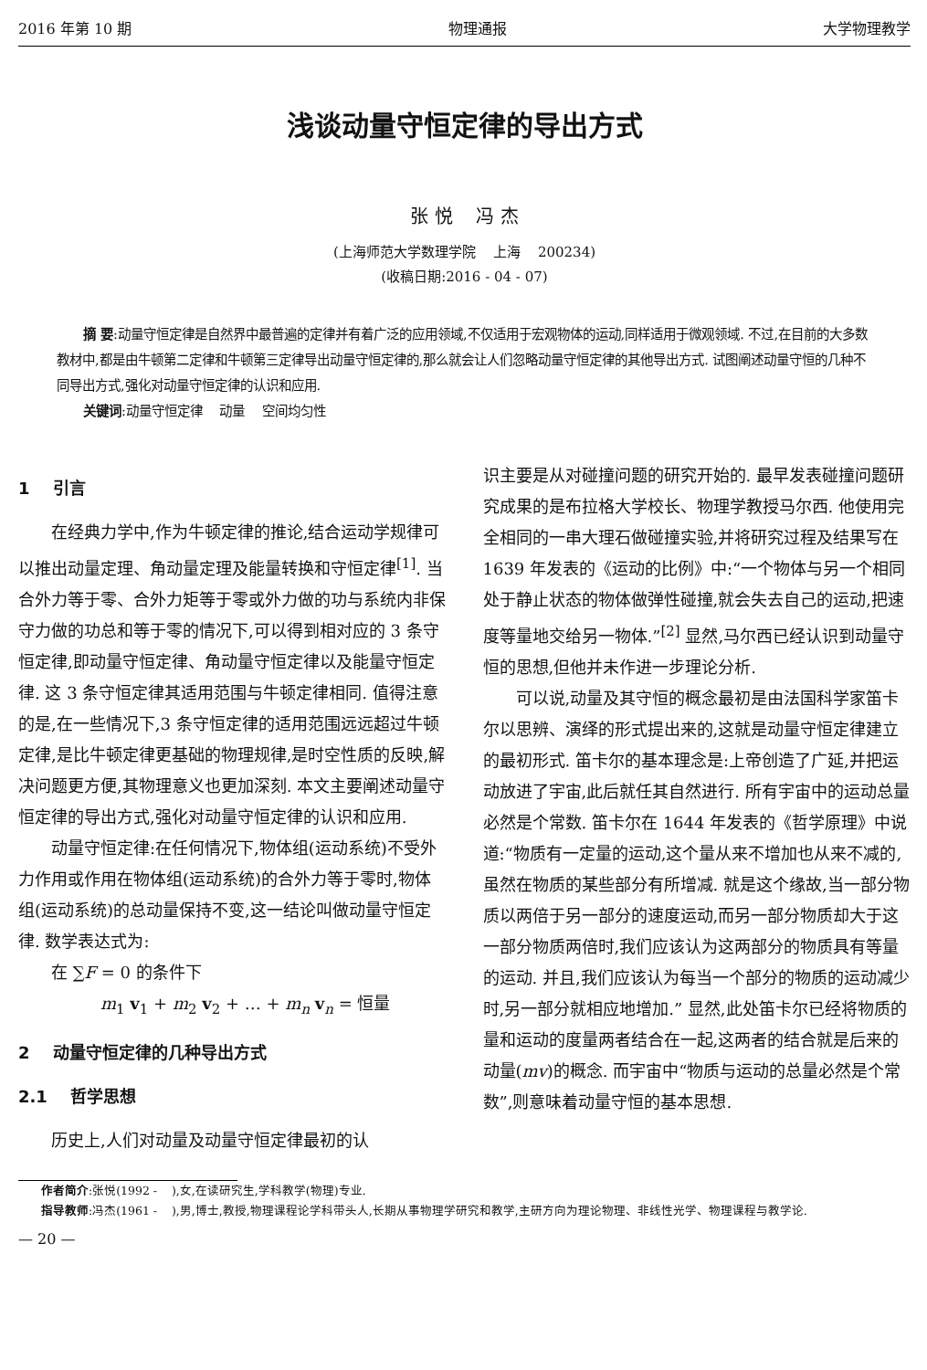2016 年第 10 期 物理通报 大学物理教学
浅谈动量守恒定律的导出方式
张 悦 冯 杰
(上海师范大学数理学院 上海 200234)
(收稿日期:2016 - 04 - 07)
摘 要:动量守恒定律是自然界中最普遍的定律并有着广泛的应用领域,不仅适用于宏观物体的运动,同样适用于微观领域. 不过,在目前的大多数教材中,都是由牛顿第二定律和牛顿第三定律导出动量守恒定律的,那么就会让人们忽略动量守恒定律的其他导出方式. 试图阐述动量守恒的几种不同导出方式,强化对动量守恒定律的认识和应用.
关键词:动量守恒定律 动量 空间均匀性
1 引言
在经典力学中,作为牛顿定律的推论,结合运动学规律可以推出动量定理、角动量定理及能量转换和守恒定律<sup>[1]</sup>. 当合外力等于零、合外力矩等于零或外力做的功与系统内非保守力做的功总和等于零的情况下,可以得到相对应的 3 条守恒定律,即动量守恒定律、角动量守恒定律以及能量守恒定律. 这 3 条守恒定律其适用范围与牛顿定律相同. 值得注意的是,在一些情况下,3 条守恒定律的适用范围远远超过牛顿定律,是比牛顿定律更基础的物理规律,是时空性质的反映,解决问题更方便,其物理意义也更加深刻. 本文主要阐述动量守恒定律的导出方式,强化对动量守恒定律的认识和应用.
动量守恒定律:在任何情况下,物体组(运动系统)不受外力作用或作用在物体组(运动系统)的合外力等于零时,物体组(运动系统)的总动量保持不变,这一结论叫做动量守恒定律. 数学表达式为:
在 ∑F = 0 的条件下
m<sub>1</sub> v<sub>1</sub> + m<sub>2</sub> v<sub>2</sub> + … + m<sub>n</sub> v<sub>n</sub> = 恒量
2 动量守恒定律的几种导出方式
2.1 哲学思想
历史上,人们对动量及动量守恒定律最初的认
识主要是从对碰撞问题的研究开始的. 最早发表碰撞问题研究成果的是布拉格大学校长、物理学教授马尔西. 他使用完全相同的一串大理石做碰撞实验,并将研究过程及结果写在 1639 年发表的《运动的比例》中:“一个物体与另一个相同处于静止状态的物体做弹性碰撞,就会失去自己的运动,把速度等量地交给另一物体.”<sup>[2]</sup> 显然,马尔西已经认识到动量守恒的思想,但他并未作进一步理论分析.
可以说,动量及其守恒的概念最初是由法国科学家笛卡尔以思辨、演绎的形式提出来的,这就是动量守恒定律建立的最初形式. 笛卡尔的基本理念是:上帝创造了广延,并把运动放进了宇宙,此后就任其自然进行. 所有宇宙中的运动总量必然是个常数. 笛卡尔在 1644 年发表的《哲学原理》中说道:“物质有一定量的运动,这个量从来不增加也从来不减的,虽然在物质的某些部分有所增减. 就是这个缘故,当一部分物质以两倍于另一部分的速度运动,而另一部分物质却大于这一部分物质两倍时,我们应该认为这两部分的物质具有等量的运动. 并且,我们应该认为每当一个部分的物质的运动减少时,另一部分就相应地增加.” 显然,此处笛卡尔已经将物质的量和运动的度量两者结合在一起,这两者的结合就是后来的动量(mv)的概念. 而宇宙中“物质与运动的总量必然是个常数”,则意味着动量守恒的基本思想.
作者简介:张悦(1992 - ),女,在读研究生,学科教学(物理)专业.
指导教师:冯杰(1961 - ),男,博士,教授,物理课程论学科带头人,长期从事物理学研究和教学,主研方向为理论物理、非线性光学、物理课程与教学论.
— 20 —